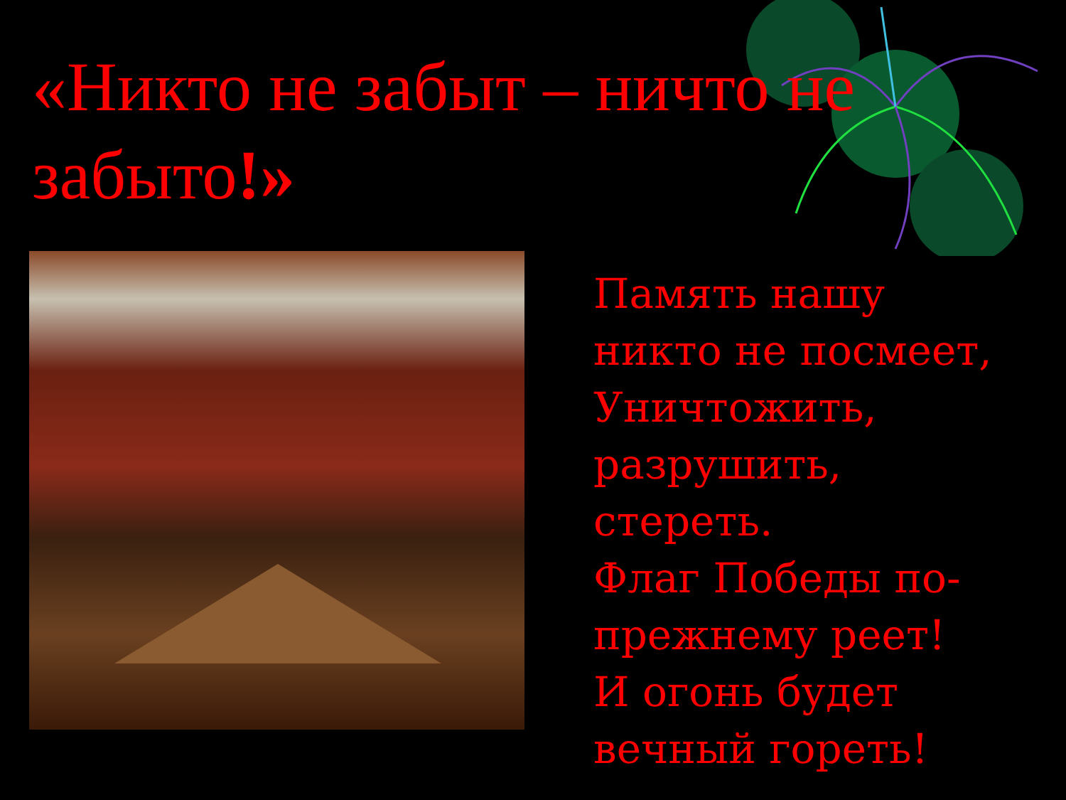«Никто не забыт – ничто не забыто!»
Память нашу
никто не посмеет,
Уничтожить,
разрушить,
стереть.
Флаг Победы по-
прежнему реет!
И огонь будет
вечный гореть!